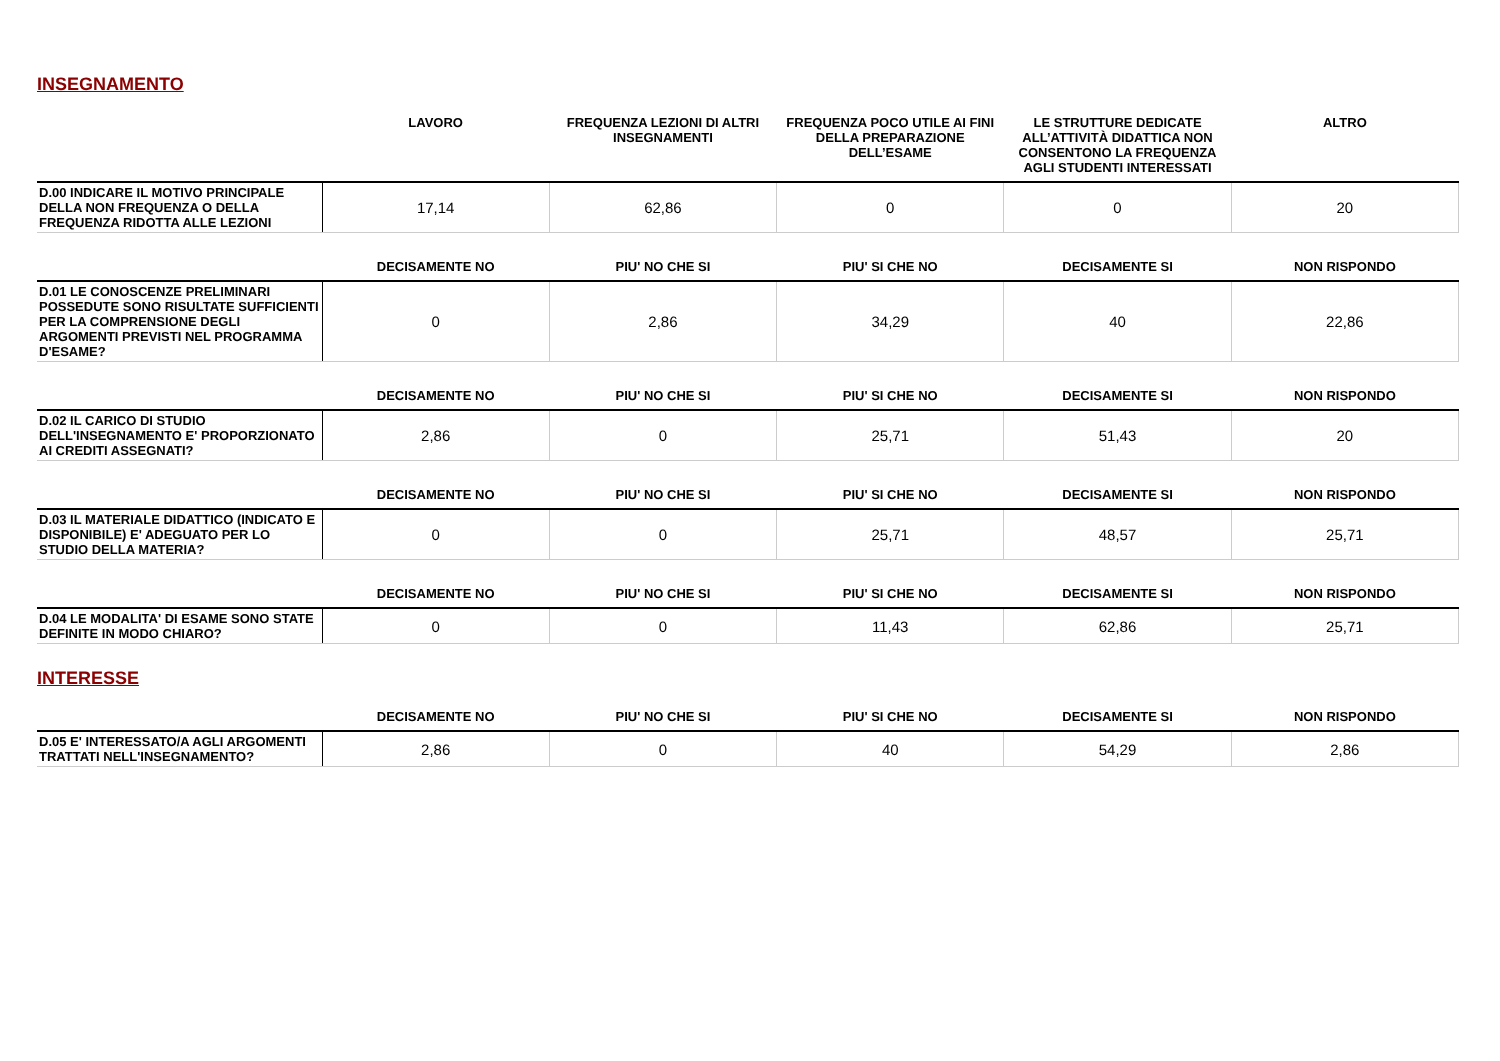INSEGNAMENTO
| | LAVORO | FREQUENZA LEZIONI DI ALTRI INSEGNAMENTI | FREQUENZA POCO UTILE AI FINI DELLA PREPARAZIONE DELL’ESAME | LE STRUTTURE DEDICATE ALL’ATTIVITÀ DIDATTICA NON CONSENTONO LA FREQUENZA AGLI STUDENTI INTERESSATI | ALTRO |
| --- | --- | --- | --- | --- | --- |
| D.00 INDICARE IL MOTIVO PRINCIPALE DELLA NON FREQUENZA O DELLA FREQUENZA RIDOTTA ALLE LEZIONI | 17,14 | 62,86 | 0 | 0 | 20 |
| | DECISAMENTE NO | PIU' NO CHE SI | PIU' SI CHE NO | DECISAMENTE SI | NON RISPONDO |
| --- | --- | --- | --- | --- | --- |
| D.01 LE CONOSCENZE PRELIMINARI POSSEDUTE SONO RISULTATE SUFFICIENTI PER LA COMPRENSIONE DEGLI ARGOMENTI PREVISTI NEL PROGRAMMA D'ESAME? | 0 | 2,86 | 34,29 | 40 | 22,86 |
| | DECISAMENTE NO | PIU' NO CHE SI | PIU' SI CHE NO | DECISAMENTE SI | NON RISPONDO |
| --- | --- | --- | --- | --- | --- |
| D.02 IL CARICO DI STUDIO DELL'INSEGNAMENTO E' PROPORZIONATO AI CREDITI ASSEGNATI? | 2,86 | 0 | 25,71 | 51,43 | 20 |
| | DECISAMENTE NO | PIU' NO CHE SI | PIU' SI CHE NO | DECISAMENTE SI | NON RISPONDO |
| --- | --- | --- | --- | --- | --- |
| D.03 IL MATERIALE DIDATTICO (INDICATO E DISPONIBILE) E' ADEGUATO PER LO STUDIO DELLA MATERIA? | 0 | 0 | 25,71 | 48,57 | 25,71 |
| | DECISAMENTE NO | PIU' NO CHE SI | PIU' SI CHE NO | DECISAMENTE SI | NON RISPONDO |
| --- | --- | --- | --- | --- | --- |
| D.04 LE MODALITA' DI ESAME SONO STATE DEFINITE IN MODO CHIARO? | 0 | 0 | 11,43 | 62,86 | 25,71 |
INTERESSE
| | DECISAMENTE NO | PIU' NO CHE SI | PIU' SI CHE NO | DECISAMENTE SI | NON RISPONDO |
| --- | --- | --- | --- | --- | --- |
| D.05 E' INTERESSATO/A AGLI ARGOMENTI TRATTATI NELL'INSEGNAMENTO? | 2,86 | 0 | 40 | 54,29 | 2,86 |